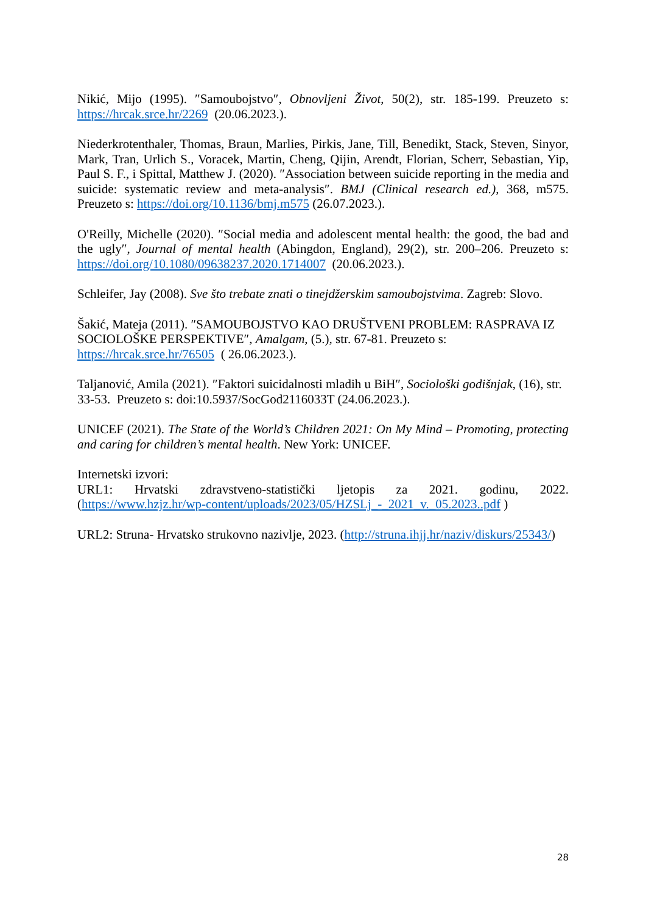Nikić, Mijo (1995). ″Samoubojstvo″, Obnovljeni Život, 50(2), str. 185-199. Preuzeto s: https://hrcak.srce.hr/2269 (20.06.2023.).
Niederkrotenthaler, Thomas, Braun, Marlies, Pirkis, Jane, Till, Benedikt, Stack, Steven, Sinyor, Mark, Tran, Urlich S., Voracek, Martin, Cheng, Qijin, Arendt, Florian, Scherr, Sebastian, Yip, Paul S. F., i Spittal, Matthew J. (2020). ″Association between suicide reporting in the media and suicide: systematic review and meta-analysis″. BMJ (Clinical research ed.), 368, m575. Preuzeto s: https://doi.org/10.1136/bmj.m575 (26.07.2023.).
O'Reilly, Michelle (2020). ″Social media and adolescent mental health: the good, the bad and the ugly″, Journal of mental health (Abingdon, England), 29(2), str. 200–206. Preuzeto s: https://doi.org/10.1080/09638237.2020.1714007 (20.06.2023.).
Schleifer, Jay (2008). Sve što trebate znati o tinejdžerskim samoubojstvima. Zagreb: Slovo.
Šakić, Mateja (2011). ″SAMOUBOJSTVO KAO DRUŠTVENI PROBLEM: RASPRAVA IZ SOCIOLOŠKE PERSPEKTIVE″, Amalgam, (5.), str. 67-81. Preuzeto s:
https://hrcak.srce.hr/76505 ( 26.06.2023.).
Taljanović, Amila (2021). ″Faktori suicidalnosti mladih u BiH″, Sociološki godišnjak, (16), str. 33-53. Preuzeto s: doi:10.5937/SocGod2116033T (24.06.2023.).
UNICEF (2021). The State of the World’s Children 2021: On My Mind – Promoting, protecting and caring for children’s mental health. New York: UNICEF.
Internetski izvori:
URL1: Hrvatski zdravstveno-statistički ljetopis za 2021. godinu, 2022. (https://www.hzjz.hr/wp-content/uploads/2023/05/HZSLj_-_2021_v._05.2023..pdf )
URL2: Struna- Hrvatsko strukovno nazivlje, 2023. (http://struna.ihjj.hr/naziv/diskurs/25343/)
28